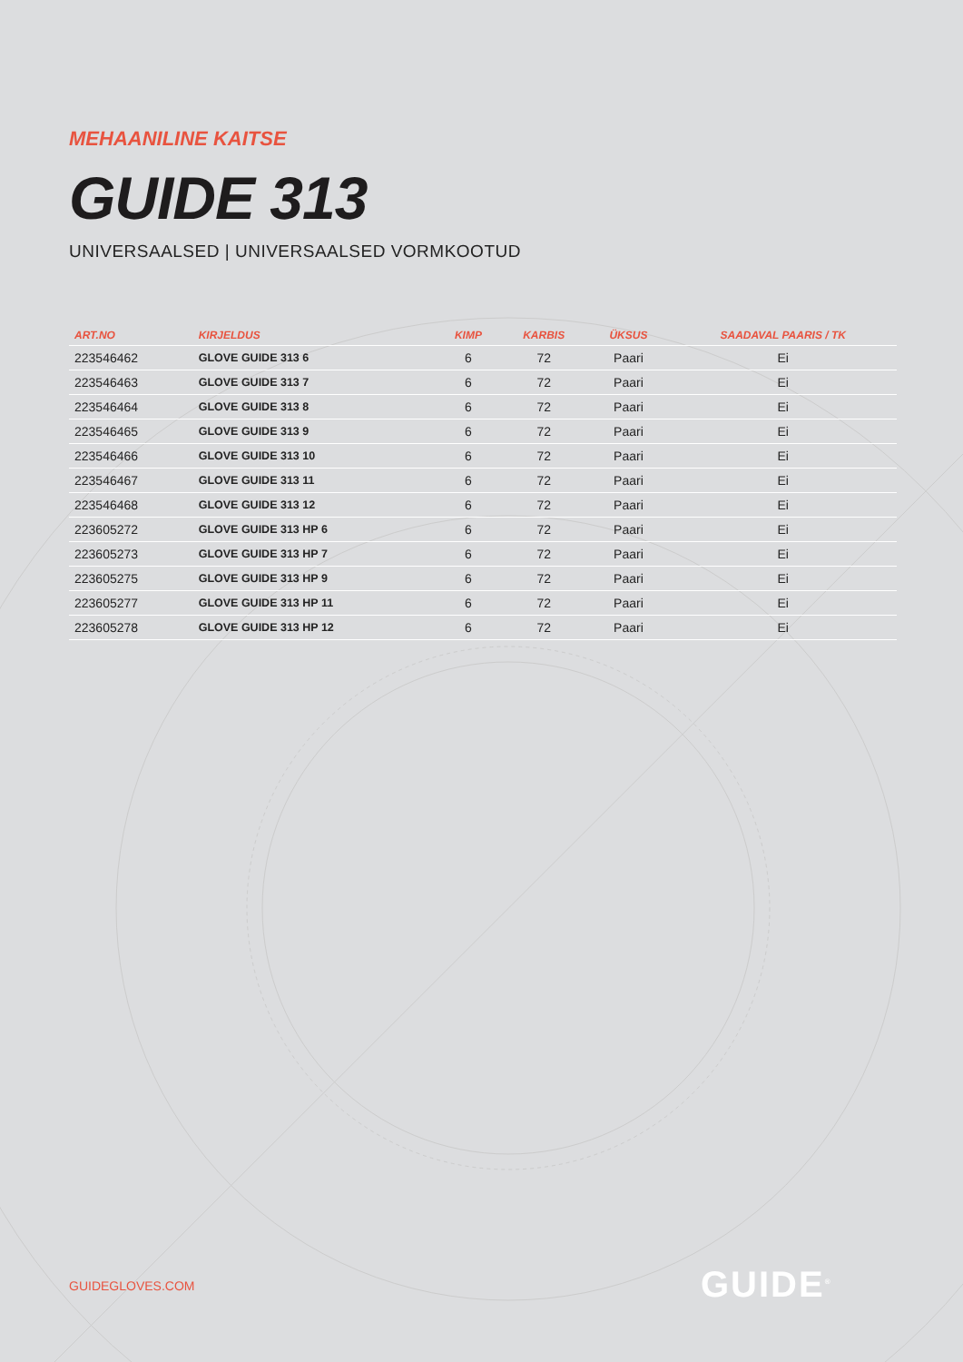MEHAANILINE KAITSE
GUIDE 313
UNIVERSAALSED | UNIVERSAALSED VORMKOOTUD
| ART.NO | KIRJELDUS | KIMP | KARBIS | ÜKSUS | SAADAVAL PAARIS / TK |
| --- | --- | --- | --- | --- | --- |
| 223546462 | GLOVE GUIDE 313 6 | 6 | 72 | Paari | Ei |
| 223546463 | GLOVE GUIDE 313 7 | 6 | 72 | Paari | Ei |
| 223546464 | GLOVE GUIDE 313 8 | 6 | 72 | Paari | Ei |
| 223546465 | GLOVE GUIDE 313 9 | 6 | 72 | Paari | Ei |
| 223546466 | GLOVE GUIDE 313 10 | 6 | 72 | Paari | Ei |
| 223546467 | GLOVE GUIDE 313 11 | 6 | 72 | Paari | Ei |
| 223546468 | GLOVE GUIDE 313 12 | 6 | 72 | Paari | Ei |
| 223605272 | GLOVE GUIDE 313 HP 6 | 6 | 72 | Paari | Ei |
| 223605273 | GLOVE GUIDE 313 HP 7 | 6 | 72 | Paari | Ei |
| 223605275 | GLOVE GUIDE 313 HP 9 | 6 | 72 | Paari | Ei |
| 223605277 | GLOVE GUIDE 313 HP 11 | 6 | 72 | Paari | Ei |
| 223605278 | GLOVE GUIDE 313 HP 12 | 6 | 72 | Paari | Ei |
GUIDEGLOVES.COM GUIDE<sup>®</sup>